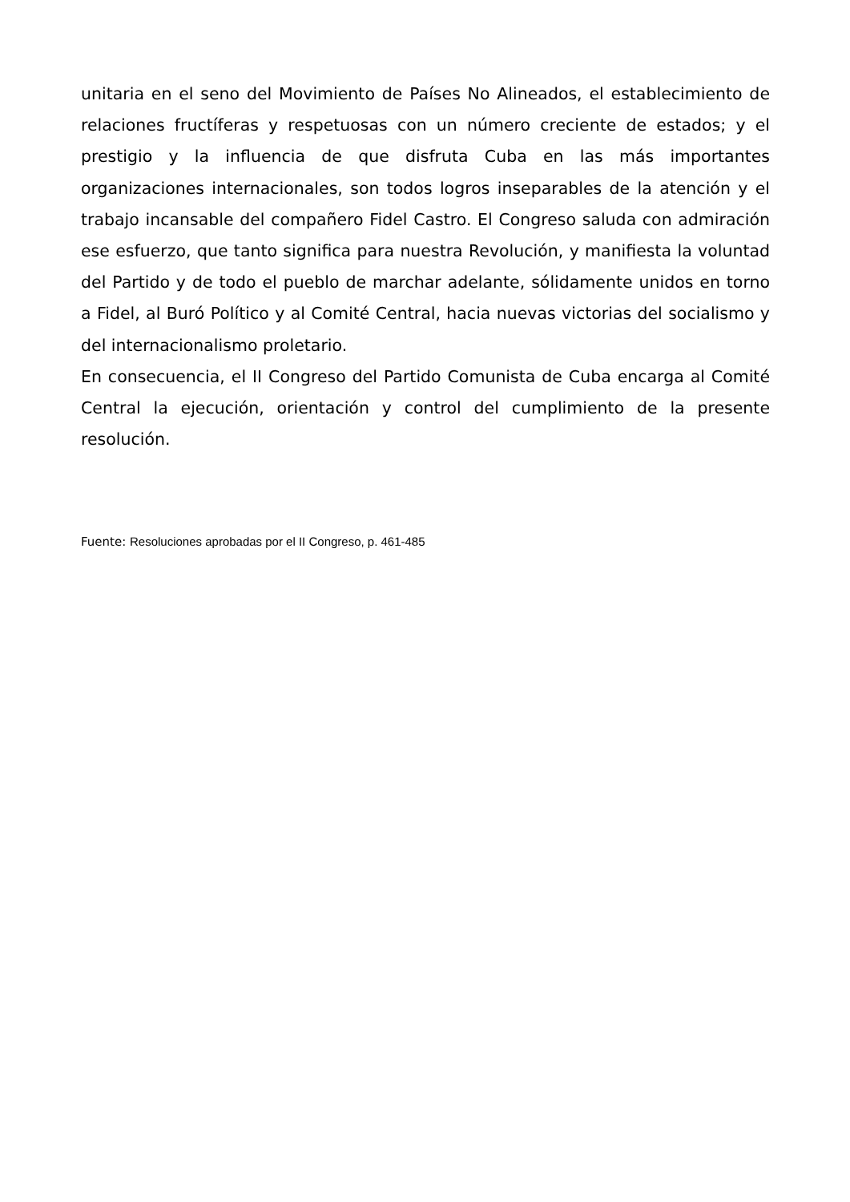unitaria en el seno del Movimiento de Países No Alineados, el establecimiento de relaciones fructíferas y respetuosas con un número creciente de estados; y el prestigio y la influencia de que disfruta Cuba en las más importantes organizaciones internacionales, son todos logros inseparables de la atención y el trabajo incansable del compañero Fidel Castro. El Congreso saluda con admiración ese esfuerzo, que tanto significa para nuestra Revolución, y manifiesta la voluntad del Partido y de todo el pueblo de marchar adelante, sólidamente unidos en torno a Fidel, al Buró Político y al Comité Central, hacia nuevas victorias del socialismo y del internacionalismo proletario.
En consecuencia, el II Congreso del Partido Comunista de Cuba encarga al Comité Central la ejecución, orientación y control del cumplimiento de la presente resolución.
Fuente: Resoluciones aprobadas por el II Congreso, p. 461-485